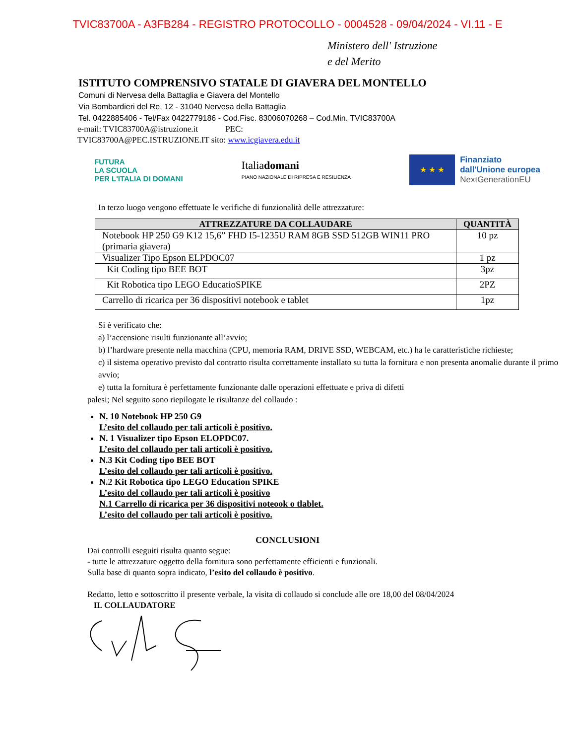TVIC83700A - A3FB284 - REGISTRO PROTOCOLLO - 0004528 - 09/04/2024 - VI.11 - E
Ministero dell' Istruzione
e del Merito
ISTITUTO COMPRENSIVO STATALE DI GIAVERA DEL MONTELLO
Comuni di Nervesa della Battaglia e Giavera del Montello
Via Bombardieri del Re, 12 - 31040 Nervesa della Battaglia
Tel. 0422885406 - Tel/Fax 0422779186 - Cod.Fisc. 83006070268 – Cod.Min. TVIC83700A
e-mail: TVIC83700A@istruzione.it PEC:
TVIC83700A@PEC.ISTRUZIONE.IT sito: www.icgiavera.edu.it
FUTURA
LA SCUOLA
PER L'ITALIA DI DOMANI
Italiadomani
PIANO NAZIONALE DI RIPRESA E RESILIENZA
★ ★ ★
Finanziato
dall'Unione europea
NextGenerationEU
In terzo luogo vengono effettuate le verifiche di funzionalità delle attrezzature:
| ATTREZZATURE DA COLLAUDARE | QUANTITÀ |
| --- | --- |
| Notebook HP 250 G9 K12 15,6” FHD I5-1235U RAM 8GB SSD 512GB WIN11 PRO (primaria giavera) | 10 pz |
| Visualizer Tipo Epson ELPDOC07 | 1 pz |
| Kit Coding tipo BEE BOT | 3pz |
| Kit Robotica tipo LEGO EducatioSPIKE | 2PZ |
| Carrello di ricarica per 36 dispositivi notebook e tablet | 1pz |
Si è verificato che:
a) l’accensione risulti funzionante all’avvio;
b) l’hardware presente nella macchina (CPU, memoria RAM, DRIVE SSD, WEBCAM, etc.) ha le caratteristiche richieste;
c) il sistema operativo previsto dal contratto risulta correttamente installato su tutta la fornitura e non presenta anomalie durante il primo avvio;
e) tutta la fornitura è perfettamente funzionante dalle operazioni effettuate e priva di difetti
palesi; Nel seguito sono riepilogate le risultanze del collaudo :
N. 10 Notebook HP 250 G9
L’esito del collaudo per tali articoli è positivo.
N. 1 Visualizer tipo Epson ELOPDC07.
L’esito del collaudo per tali articoli è positivo.
N.3 Kit Coding tipo BEE BOT
L’esito del collaudo per tali articoli è positivo.
N.2 Kit Robotica tipo LEGO Education SPIKE
L’esito del collaudo per tali articoli è positivo
N.1 Carrello di ricarica per 36 dispositivi noteook o tlablet.
L’esito del collaudo per tali articoli è positivo.
CONCLUSIONI
Dai controlli eseguiti risulta quanto segue:
- tutte le attrezzature oggetto della fornitura sono perfettamente efficienti e funzionali.
Sulla base di quanto sopra indicato, l’esito del collaudo è positivo.
Redatto, letto e sottoscritto il presente verbale, la visita di collaudo si conclude alle ore 18,00 del 08/04/2024
IL COLLAUDATORE